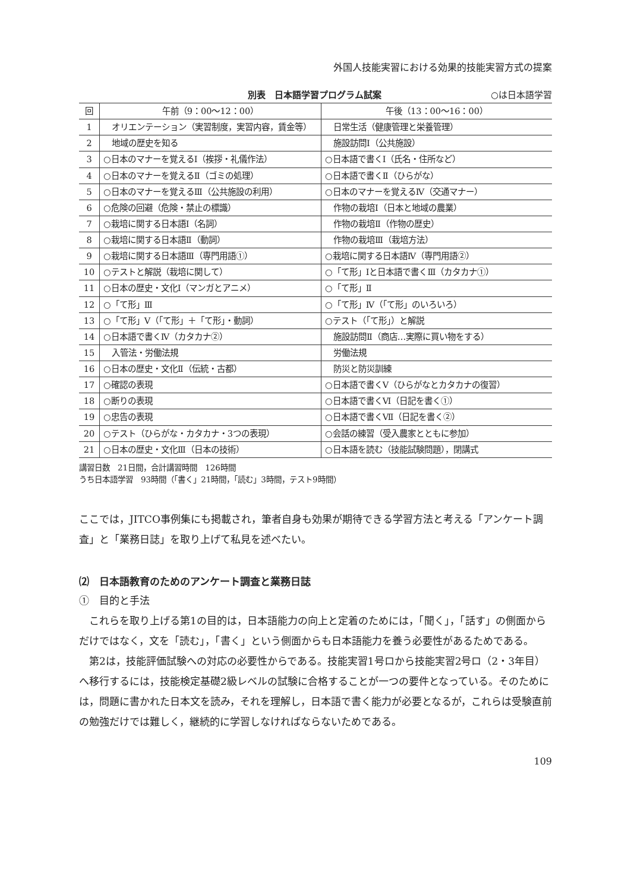外国人技能実習における効果的技能実習方式の提案
別表　日本語学習プログラム試案 ○は日本語学習
| 回 | 午前（9：00〜12：00） | 午後（13：00〜16：00） |
| --- | --- | --- |
| 1 | オリエンテーション（実習制度，実習内容，賃金等） | 日常生活（健康管理と栄養管理） |
| 2 | 地域の歴史を知る | 施設訪問Ⅰ（公共施設） |
| 3 | ○日本のマナーを覚えるⅠ（挨拶・礼儀作法） | ○日本語で書くⅠ（氏名・住所など） |
| 4 | ○日本のマナーを覚えるⅡ（ゴミの処理） | ○日本語で書くⅡ（ひらがな） |
| 5 | ○日本のマナーを覚えるⅢ（公共施設の利用） | ○日本のマナーを覚えるⅣ（交通マナー） |
| 6 | ○危険の回避（危険・禁止の標識） | 作物の栽培Ⅰ（日本と地域の農業） |
| 7 | ○栽培に関する日本語Ⅰ（名詞） | 作物の栽培Ⅱ（作物の歴史） |
| 8 | ○栽培に関する日本語Ⅱ（動詞） | 作物の栽培Ⅲ（栽培方法） |
| 9 | ○栽培に関する日本語Ⅲ（専門用語①） | ○栽培に関する日本語Ⅳ（専門用語②） |
| 10 | ○テストと解説（栽培に関して） | ○「て形」Ⅰと日本語で書くⅢ（カタカナ①） |
| 11 | ○日本の歴史・文化Ⅰ（マンガとアニメ） | ○「て形」Ⅱ |
| 12 | ○「て形」Ⅲ | ○「て形」Ⅳ（「て形」のいろいろ） |
| 13 | ○「て形」Ⅴ（「て形」＋「て形」・動詞） | ○テスト（「て形」）と解説 |
| 14 | ○日本語で書くⅣ（カタカナ②） | 施設訪問Ⅱ（商店…実際に買い物をする） |
| 15 | 入管法・労働法規 | 労働法規 |
| 16 | ○日本の歴史・文化Ⅱ（伝統・古都） | 防災と防災訓練 |
| 17 | ○確認の表現 | ○日本語で書くⅤ（ひらがなとカタカナの復習） |
| 18 | ○断りの表現 | ○日本語で書くⅥ（日記を書く①） |
| 19 | ○忠告の表現 | ○日本語で書くⅦ（日記を書く②） |
| 20 | ○テスト（ひらがな・カタカナ・3つの表現） | ○会話の練習（受入農家とともに参加） |
| 21 | ○日本の歴史・文化Ⅲ（日本の技術） | ○日本語を読む（技能試験問題），閉講式 |
講習日数　21日間，合計講習時間　126時間
うち日本語学習　93時間（「書く」21時間，「読む」3時間，テスト9時間）
ここでは，JITCO事例集にも掲載され，筆者自身も効果が期待できる学習方法と考える「アンケート調査」と「業務日誌」を取り上げて私見を述べたい。
⑵　日本語教育のためのアンケート調査と業務日誌
①　目的と手法
　これらを取り上げる第1の目的は，日本語能力の向上と定着のためには，「聞く」，「話す」の側面からだけではなく，文を「読む」，「書く」という側面からも日本語能力を養う必要性があるためである。
　第2は，技能評価試験への対応の必要性からである。技能実習1号ロから技能実習2号ロ（2・3年目）へ移行するには，技能検定基礎2級レベルの試験に合格することが一つの要件となっている。そのためには，問題に書かれた日本文を読み，それを理解し，日本語で書く能力が必要となるが，これらは受験直前の勉強だけでは難しく，継続的に学習しなければならないためである。
109